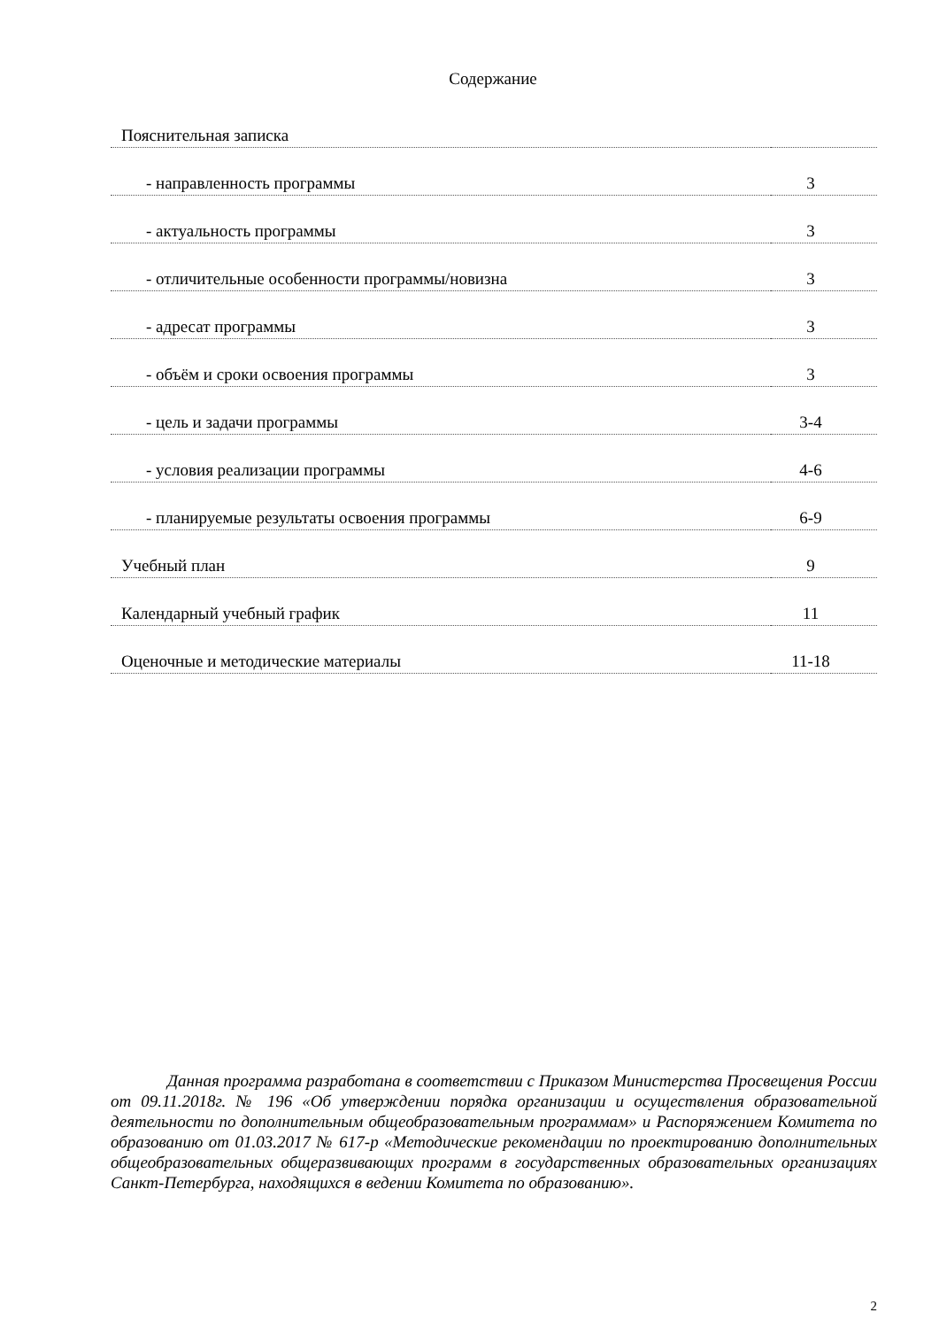Содержание
| Пояснительная записка | |
| - направленность программы | 3 |
| - актуальность программы | 3 |
| - отличительные особенности программы/новизна | 3 |
| - адресат программы | 3 |
| - объём и сроки освоения программы | 3 |
| - цель и задачи программы | 3-4 |
| - условия реализации программы | 4-6 |
| - планируемые результаты освоения программы | 6-9 |
| Учебный план | 9 |
| Календарный учебный график | 11 |
| Оценочные и методические материалы | 11-18 |
Данная программа разработана в соответствии с Приказом Министерства Просвещения России от 09.11.2018г. № 196 «Об утверждении порядка организации и осуществления образовательной деятельности по дополнительным общеобразовательным программам» и Распоряжением Комитета по образованию от 01.03.2017 № 617-р «Методические рекомендации по проектированию дополнительных общеобразовательных общеразвивающих программ в государственных образовательных организациях Санкт-Петербурга, находящихся в ведении Комитета по образованию».
2